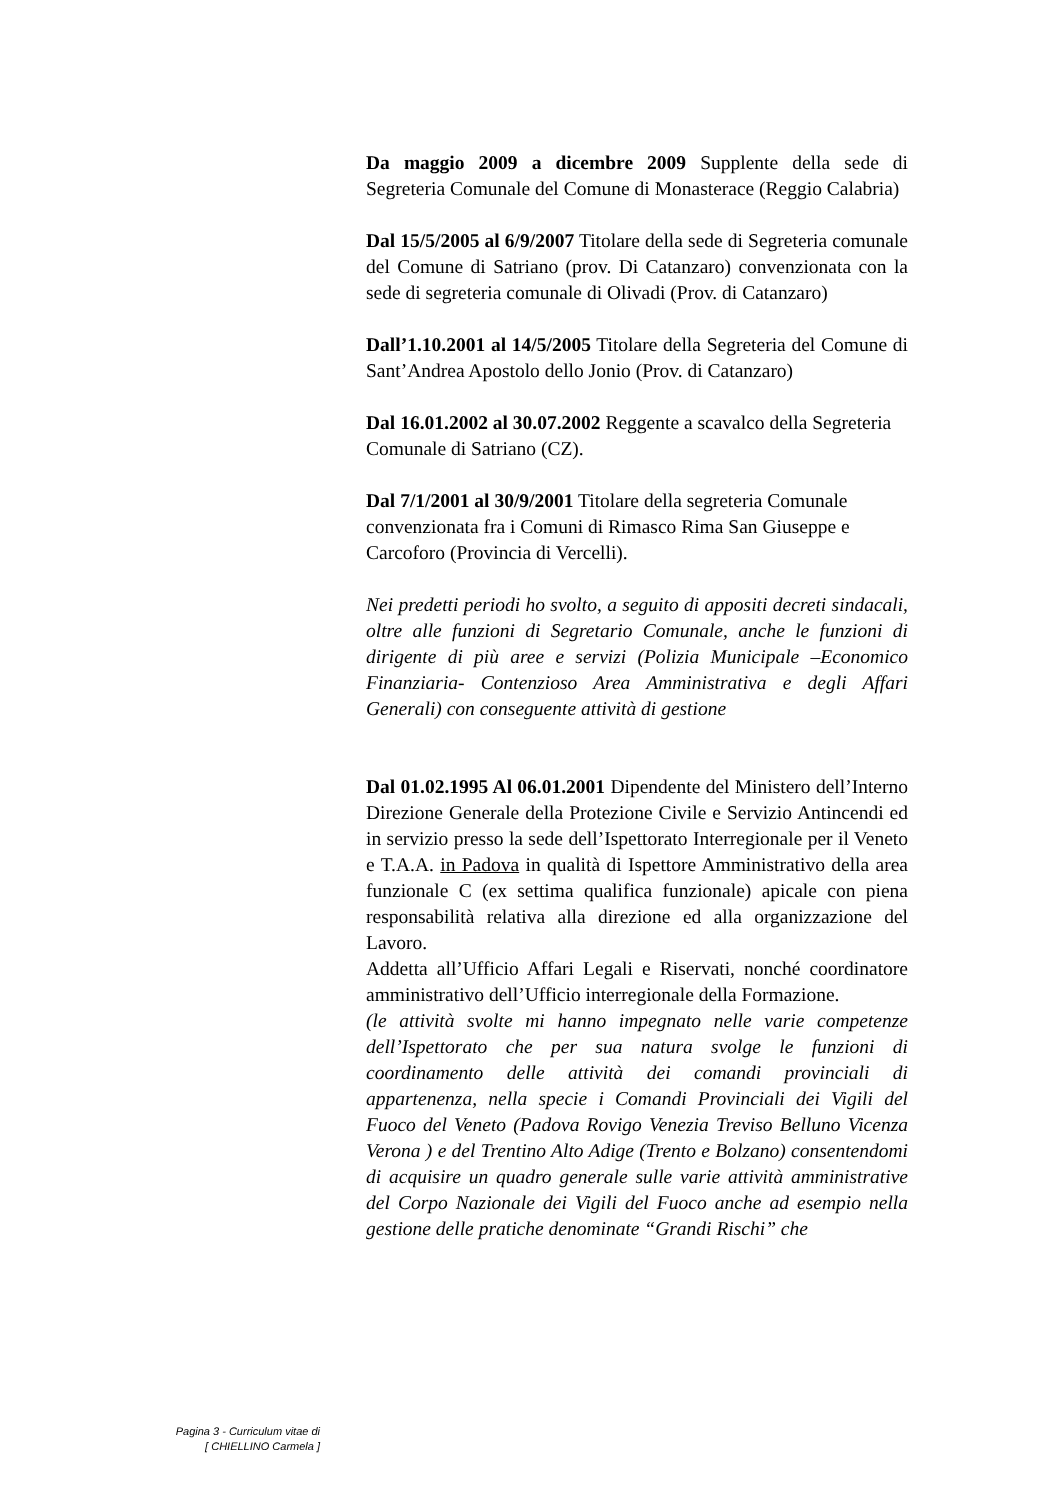Da maggio 2009 a dicembre 2009 Supplente della sede di Segreteria Comunale del Comune di Monasterace (Reggio Calabria)
Dal 15/5/2005 al 6/9/2007 Titolare della sede di Segreteria comunale del Comune di Satriano (prov. Di Catanzaro) convenzionata con la sede di segreteria comunale di Olivadi (Prov. di Catanzaro)
Dall’1.10.2001 al 14/5/2005 Titolare della Segreteria del Comune di Sant’Andrea Apostolo dello Jonio (Prov. di Catanzaro)
Dal 16.01.2002 al 30.07.2002 Reggente a scavalco della Segreteria Comunale di Satriano (CZ).
Dal 7/1/2001 al 30/9/2001 Titolare della segreteria Comunale convenzionata fra i Comuni di Rimasco Rima San Giuseppe e Carcoforo (Provincia di Vercelli).
Nei predetti periodi ho svolto, a seguito di appositi decreti sindacali, oltre alle funzioni di Segretario Comunale, anche le funzioni di dirigente di più aree e servizi (Polizia Municipale –Economico Finanziaria- Contenzioso Area Amministrativa e degli Affari Generali) con conseguente attività di gestione
Dal 01.02.1995 Al 06.01.2001 Dipendente del Ministero dell’Interno Direzione Generale della Protezione Civile e Servizio Antincendi ed in servizio presso la sede dell’Ispettorato Interregionale per il Veneto e T.A.A. in Padova in qualità di Ispettore Amministrativo della area funzionale C (ex settima qualifica funzionale) apicale con piena responsabilità relativa alla direzione ed alla organizzazione del Lavoro.
Addetta all’Ufficio Affari Legali e Riservati, nonché coordinatore amministrativo dell’Ufficio interregionale della Formazione.
(le attività svolte mi hanno impegnato nelle varie competenze dell’Ispettorato che per sua natura svolge le funzioni di coordinamento delle attività dei comandi provinciali di appartenenza, nella specie i Comandi Provinciali dei Vigili del Fuoco del Veneto (Padova Rovigo Venezia Treviso Belluno Vicenza Verona ) e del Trentino Alto Adige (Trento e Bolzano) consentendomi di acquisire un quadro generale sulle varie attività amministrative del Corpo Nazionale dei Vigili del Fuoco anche ad esempio nella gestione delle pratiche denominate “Grandi Rischi” che
Pagina 3 - Curriculum vitae di
[ CHIELLINO Carmela ]